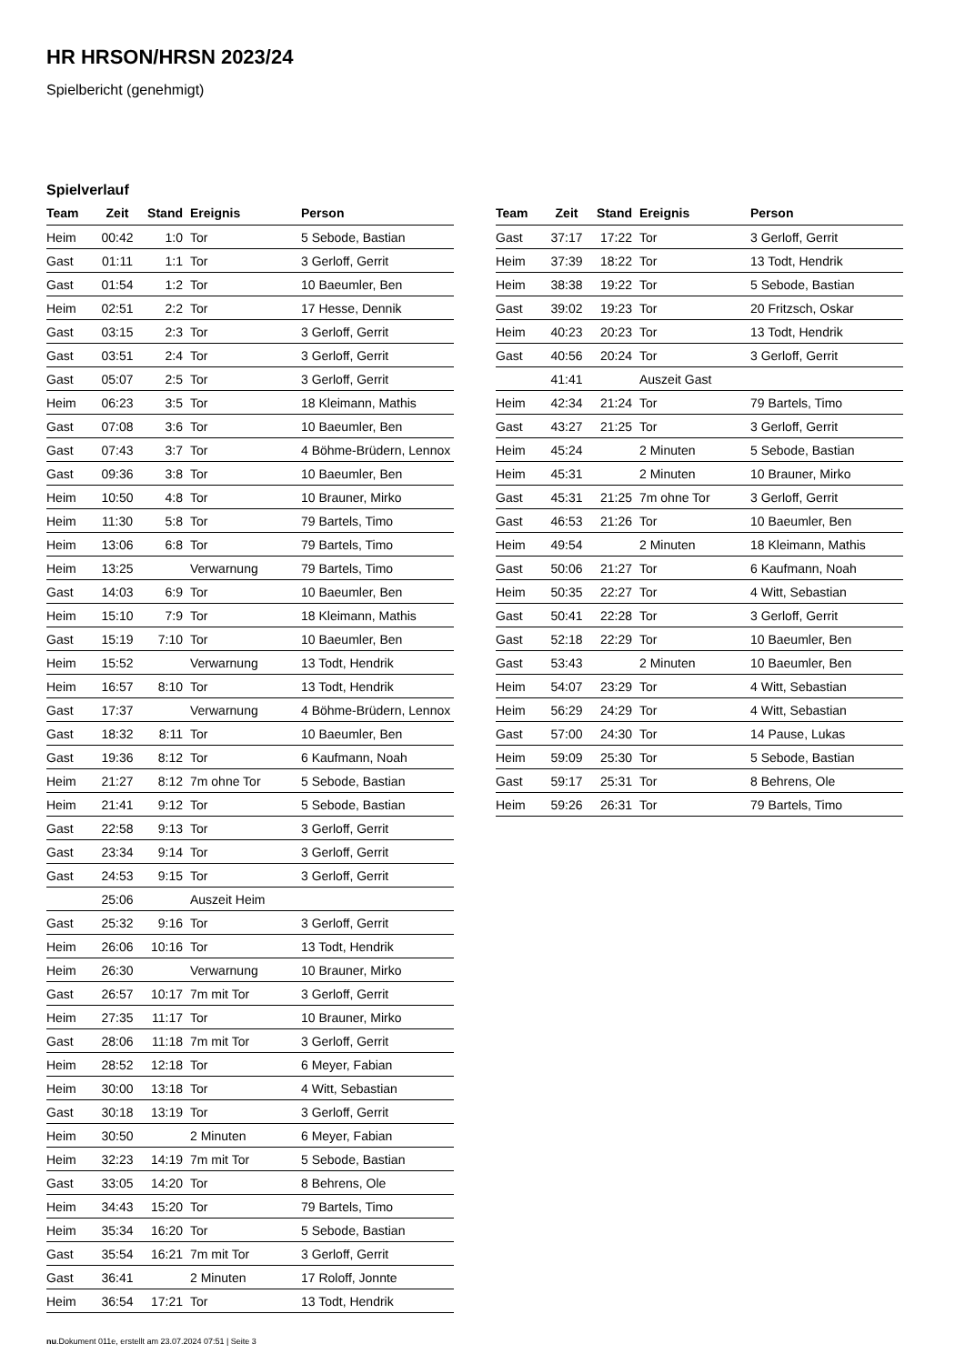HR HRSON/HRSN 2023/24
Spielbericht (genehmigt)
Spielverlauf
| Team | Zeit | Stand | Ereignis | Person |
| --- | --- | --- | --- | --- |
| Heim | 00:42 | 1:0 | Tor | 5 Sebode, Bastian |
| Gast | 01:11 | 1:1 | Tor | 3 Gerloff, Gerrit |
| Gast | 01:54 | 1:2 | Tor | 10 Baeumler, Ben |
| Heim | 02:51 | 2:2 | Tor | 17 Hesse, Dennik |
| Gast | 03:15 | 2:3 | Tor | 3 Gerloff, Gerrit |
| Gast | 03:51 | 2:4 | Tor | 3 Gerloff, Gerrit |
| Gast | 05:07 | 2:5 | Tor | 3 Gerloff, Gerrit |
| Heim | 06:23 | 3:5 | Tor | 18 Kleimann, Mathis |
| Gast | 07:08 | 3:6 | Tor | 10 Baeumler, Ben |
| Gast | 07:43 | 3:7 | Tor | 4 Böhme-Brüdern, Lennox |
| Gast | 09:36 | 3:8 | Tor | 10 Baeumler, Ben |
| Heim | 10:50 | 4:8 | Tor | 10 Brauner, Mirko |
| Heim | 11:30 | 5:8 | Tor | 79 Bartels, Timo |
| Heim | 13:06 | 6:8 | Tor | 79 Bartels, Timo |
| Heim | 13:25 | | Verwarnung | 79 Bartels, Timo |
| Gast | 14:03 | 6:9 | Tor | 10 Baeumler, Ben |
| Heim | 15:10 | 7:9 | Tor | 18 Kleimann, Mathis |
| Gast | 15:19 | 7:10 | Tor | 10 Baeumler, Ben |
| Heim | 15:52 | | Verwarnung | 13 Todt, Hendrik |
| Heim | 16:57 | 8:10 | Tor | 13 Todt, Hendrik |
| Gast | 17:37 | | Verwarnung | 4 Böhme-Brüdern, Lennox |
| Gast | 18:32 | 8:11 | Tor | 10 Baeumler, Ben |
| Gast | 19:36 | 8:12 | Tor | 6 Kaufmann, Noah |
| Heim | 21:27 | 8:12 | 7m ohne Tor | 5 Sebode, Bastian |
| Heim | 21:41 | 9:12 | Tor | 5 Sebode, Bastian |
| Gast | 22:58 | 9:13 | Tor | 3 Gerloff, Gerrit |
| Gast | 23:34 | 9:14 | Tor | 3 Gerloff, Gerrit |
| Gast | 24:53 | 9:15 | Tor | 3 Gerloff, Gerrit |
| | 25:06 | | Auszeit Heim | |
| Gast | 25:32 | 9:16 | Tor | 3 Gerloff, Gerrit |
| Heim | 26:06 | 10:16 | Tor | 13 Todt, Hendrik |
| Heim | 26:30 | | Verwarnung | 10 Brauner, Mirko |
| Gast | 26:57 | 10:17 | 7m mit Tor | 3 Gerloff, Gerrit |
| Heim | 27:35 | 11:17 | Tor | 10 Brauner, Mirko |
| Gast | 28:06 | 11:18 | 7m mit Tor | 3 Gerloff, Gerrit |
| Heim | 28:52 | 12:18 | Tor | 6 Meyer, Fabian |
| Heim | 30:00 | 13:18 | Tor | 4 Witt, Sebastian |
| Gast | 30:18 | 13:19 | Tor | 3 Gerloff, Gerrit |
| Heim | 30:50 | | 2 Minuten | 6 Meyer, Fabian |
| Heim | 32:23 | 14:19 | 7m mit Tor | 5 Sebode, Bastian |
| Gast | 33:05 | 14:20 | Tor | 8 Behrens, Ole |
| Heim | 34:43 | 15:20 | Tor | 79 Bartels, Timo |
| Heim | 35:34 | 16:20 | Tor | 5 Sebode, Bastian |
| Gast | 35:54 | 16:21 | 7m mit Tor | 3 Gerloff, Gerrit |
| Gast | 36:41 | | 2 Minuten | 17 Roloff, Jonnte |
| Heim | 36:54 | 17:21 | Tor | 13 Todt, Hendrik |
| Team | Zeit | Stand | Ereignis | Person |
| --- | --- | --- | --- | --- |
| Gast | 37:17 | 17:22 | Tor | 3 Gerloff, Gerrit |
| Heim | 37:39 | 18:22 | Tor | 13 Todt, Hendrik |
| Heim | 38:38 | 19:22 | Tor | 5 Sebode, Bastian |
| Gast | 39:02 | 19:23 | Tor | 20 Fritzsch, Oskar |
| Heim | 40:23 | 20:23 | Tor | 13 Todt, Hendrik |
| Gast | 40:56 | 20:24 | Tor | 3 Gerloff, Gerrit |
| | 41:41 | | Auszeit Gast | |
| Heim | 42:34 | 21:24 | Tor | 79 Bartels, Timo |
| Gast | 43:27 | 21:25 | Tor | 3 Gerloff, Gerrit |
| Heim | 45:24 | | 2 Minuten | 5 Sebode, Bastian |
| Heim | 45:31 | | 2 Minuten | 10 Brauner, Mirko |
| Gast | 45:31 | 21:25 | 7m ohne Tor | 3 Gerloff, Gerrit |
| Gast | 46:53 | 21:26 | Tor | 10 Baeumler, Ben |
| Heim | 49:54 | | 2 Minuten | 18 Kleimann, Mathis |
| Gast | 50:06 | 21:27 | Tor | 6 Kaufmann, Noah |
| Heim | 50:35 | 22:27 | Tor | 4 Witt, Sebastian |
| Gast | 50:41 | 22:28 | Tor | 3 Gerloff, Gerrit |
| Gast | 52:18 | 22:29 | Tor | 10 Baeumler, Ben |
| Gast | 53:43 | | 2 Minuten | 10 Baeumler, Ben |
| Heim | 54:07 | 23:29 | Tor | 4 Witt, Sebastian |
| Heim | 56:29 | 24:29 | Tor | 4 Witt, Sebastian |
| Gast | 57:00 | 24:30 | Tor | 14 Pause, Lukas |
| Heim | 59:09 | 25:30 | Tor | 5 Sebode, Bastian |
| Gast | 59:17 | 25:31 | Tor | 8 Behrens, Ole |
| Heim | 59:26 | 26:31 | Tor | 79 Bartels, Timo |
nu.Dokument 011e, erstellt am 23.07.2024 07:51 | Seite 3